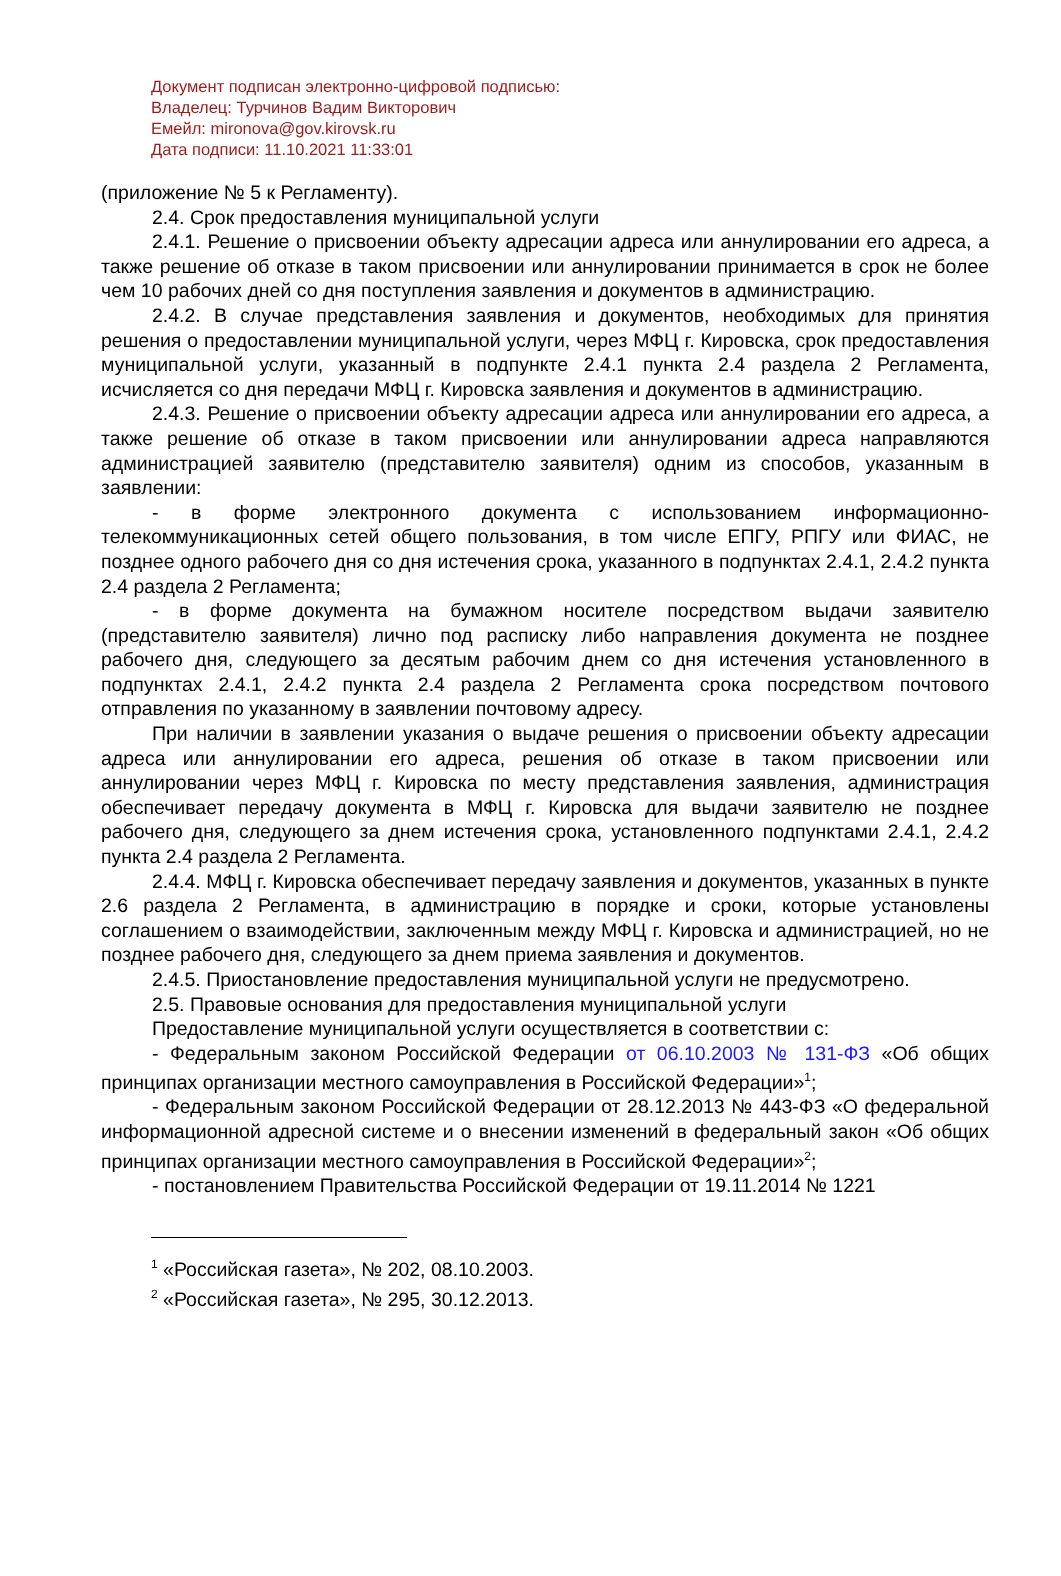Документ подписан электронно-цифровой подписью:
Владелец: Турчинов Вадим Викторович
Емейл: mironova@gov.kirovsk.ru
Дата подписи: 11.10.2021 11:33:01
(приложение № 5 к Регламенту).
2.4. Срок предоставления муниципальной услуги
2.4.1. Решение о присвоении объекту адресации адреса или аннулировании его адреса, а также решение об отказе в таком присвоении или аннулировании принимается в срок не более чем 10 рабочих дней со дня поступления заявления и документов в администрацию.
2.4.2. В случае представления заявления и документов, необходимых для принятия решения о предоставлении муниципальной услуги, через МФЦ г. Кировска, срок предоставления муниципальной услуги, указанный в подпункте 2.4.1 пункта 2.4 раздела 2 Регламента, исчисляется со дня передачи МФЦ г. Кировска заявления и документов в администрацию.
2.4.3. Решение о присвоении объекту адресации адреса или аннулировании его адреса, а также решение об отказе в таком присвоении или аннулировании адреса направляются администрацией заявителю (представителю заявителя) одним из способов, указанным в заявлении:
- в форме электронного документа с использованием информационно-телекоммуникационных сетей общего пользования, в том числе ЕПГУ, РПГУ или ФИАС, не позднее одного рабочего дня со дня истечения срока, указанного в подпунктах 2.4.1, 2.4.2 пункта 2.4 раздела 2 Регламента;
- в форме документа на бумажном носителе посредством выдачи заявителю (представителю заявителя) лично под расписку либо направления документа не позднее рабочего дня, следующего за десятым рабочим днем со дня истечения установленного в подпунктах 2.4.1, 2.4.2 пункта 2.4 раздела 2 Регламента срока посредством почтового отправления по указанному в заявлении почтовому адресу.
При наличии в заявлении указания о выдаче решения о присвоении объекту адресации адреса или аннулировании его адреса, решения об отказе в таком присвоении или аннулировании через МФЦ г. Кировска по месту представления заявления, администрация обеспечивает передачу документа в МФЦ г. Кировска для выдачи заявителю не позднее рабочего дня, следующего за днем истечения срока, установленного подпунктами 2.4.1, 2.4.2 пункта 2.4 раздела 2 Регламента.
2.4.4. МФЦ г. Кировска обеспечивает передачу заявления и документов, указанных в пункте 2.6 раздела 2 Регламента, в администрацию в порядке и сроки, которые установлены соглашением о взаимодействии, заключенным между МФЦ г. Кировска и администрацией, но не позднее рабочего дня, следующего за днем приема заявления и документов.
2.4.5. Приостановление предоставления муниципальной услуги не предусмотрено.
2.5. Правовые основания для предоставления муниципальной услуги
Предоставление муниципальной услуги осуществляется в соответствии с:
- Федеральным законом Российской Федерации от 06.10.2003 № 131-ФЗ «Об общих принципах организации местного самоуправления в Российской Федерации»<sup>1</sup>;
- Федеральным законом Российской Федерации от 28.12.2013 № 443-ФЗ «О федеральной информационной адресной системе и о внесении изменений в федеральный закон «Об общих принципах организации местного самоуправления в Российской Федерации»<sup>2</sup>;
- постановлением Правительства Российской Федерации от 19.11.2014 № 1221
<sup>1</sup> «Российская газета», № 202, 08.10.2003.
<sup>2</sup> «Российская газета», № 295, 30.12.2013.